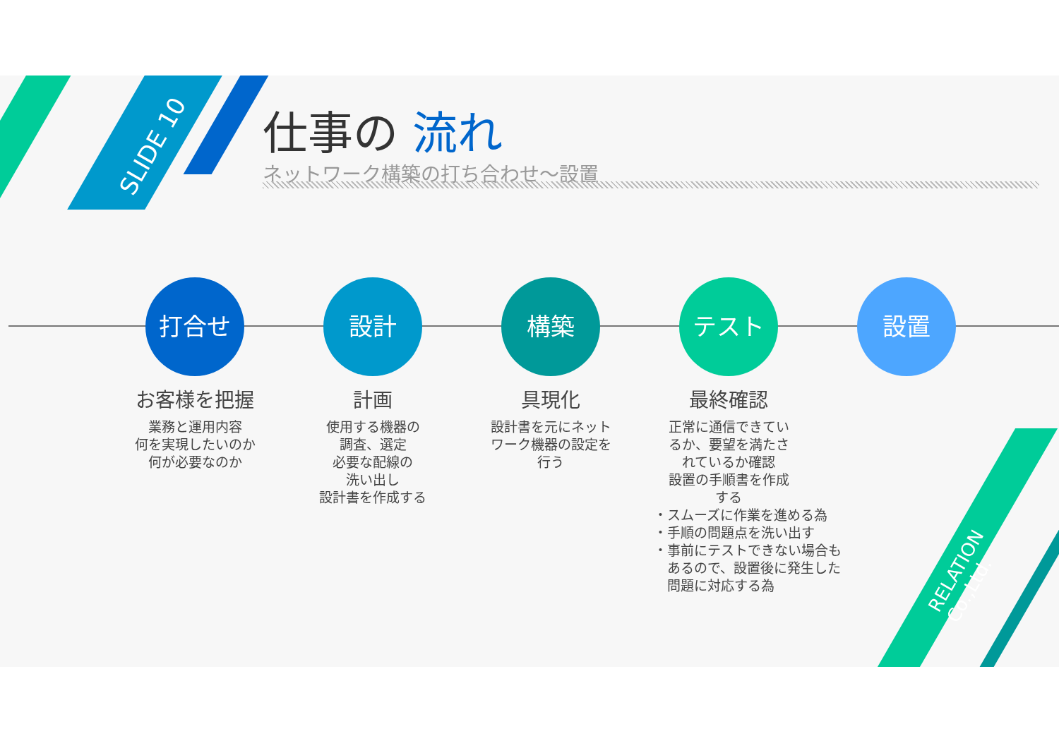SLIDE 10
仕事の 流れ
ネットワーク構築の打ち合わせ～設置
打合せ
お客様を把握
業務と運用内容
何を実現したいのか
何が必要なのか
設計
計画
使用する機器の
調査、選定
必要な配線の
洗い出し
設計書を作成する
構築
具現化
設計書を元にネット
ワーク機器の設定を
行う
テスト
最終確認
正常に通信できてい
るか、要望を満たさ
れているか確認
設置の手順書を作成
する
・スムーズに作業を進める為
・手順の問題点を洗い出す
・事前にテストできない場合も
　あるので、設置後に発生した
　問題に対応する為
設置
RELATION Co.,Ltd.